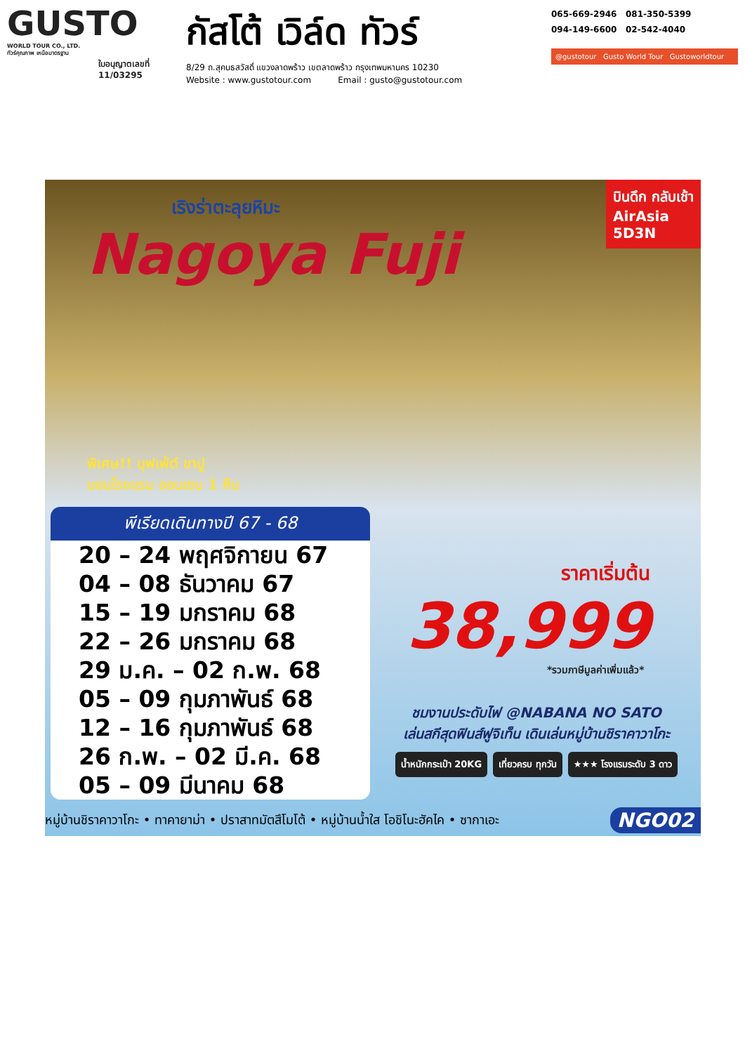GUSTO
WORLD TOUR CO., LTD.
ทัวร์คุณภาพ เหนือมาตรฐาน
ใบอนุญาตเลขที่
11/03295
กัสโต้ เวิล์ด ทัวร์
8/29 ถ.สุคนธสวัสดิ์ แขวงลาดพร้าว เขตลาดพร้าว กรุงเทพมหานคร 10230
Website : www.gustotour.com Email : gusto@gustotour.com
065-669-2946 081-350-5399
094-149-6600 02-542-4040
@gustotour Gusto World Tour Gustoworldtour
เริงร่าตะลุยหิมะ
Nagoya Fuji
บินดึก กลับเช้า
AirAsia
5D3N
พิเศษ!! บุฟเฟ่ต์ ขาปู
นอนโรงแรม ออนเซน 1 คืน
พีเรียดเดินทางปี 67 - 68
20 – 24 พฤศจิกายน 67
04 – 08 ธันวาคม 67
15 – 19 มกราคม 68
22 – 26 มกราคม 68
29 ม.ค. – 02 ก.พ. 68
05 – 09 กุมภาพันธ์ 68
12 – 16 กุมภาพันธ์ 68
26 ก.พ. – 02 มี.ค. 68
05 – 09 มีนาคม 68
ราคาเริ่มต้น
38,999
*รวมภาษีมูลค่าเพิ่มแล้ว*
ชมงานประดับไฟ @NABANA NO SATO
เล่นสกีสุดฟินส์ฟูจิเท็น เดินเล่นหมู่บ้านชิราคาวาโกะ
น้ำหนักกระเป๋า 20KG เที่ยวครบ ทุกวัน ★★★ โรงแรมระดับ 3 ดาว
หมู่บ้านชิราคาวาโกะ • ทาคายาม่า • ปราสาทมัตสึโมโต้ • หมู่บ้านน้ำใส โอชิโนะฮัคไค • ซากาเอะ NGO02